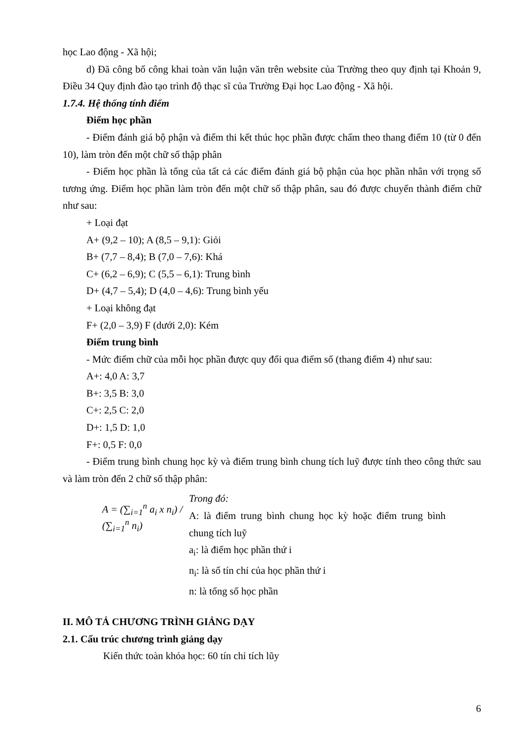học Lao động - Xã hội;
d) Đã công bố công khai toàn văn luận văn trên website của Trường theo quy định tại Khoản 9, Điều 34 Quy định đào tạo trình độ thạc sĩ của Trường Đại học Lao động - Xã hội.
1.7.4. Hệ thống tính điểm
Điểm học phần
- Điểm đánh giá bộ phận và điểm thi kết thúc học phần được chấm theo thang điểm 10 (từ 0 đến 10), làm tròn đến một chữ số thập phân
- Điểm học phần là tổng của tất cả các điểm đánh giá bộ phận của học phần nhân với trọng số tương ứng. Điểm học phần làm tròn đến một chữ số thập phân, sau đó được chuyển thành điểm chữ như sau:
+ Loại đạt
A+ (9,2 – 10); A (8,5 – 9,1): Giỏi
B+ (7,7 – 8,4); B (7,0 – 7,6): Khá
C+ (6,2 – 6,9); C (5,5 – 6,1): Trung bình
D+ (4,7 – 5,4); D (4,0 – 4,6): Trung bình yếu
+ Loại không đạt
F+ (2,0 – 3,9) F (dưới 2,0): Kém
Điểm trung bình
- Mức điểm chữ của mỗi học phần được quy đổi qua điểm số (thang điểm 4) như sau:
A+: 4,0 A: 3,7
B+: 3,5 B: 3,0
C+: 2,5 C: 2,0
D+: 1,5 D: 1,0
F+: 0,5 F: 0,0
- Điểm trung bình chung học kỳ và điểm trung bình chung tích luỹ được tính theo công thức sau và làm tròn đến 2 chữ số thập phân:
A = (∑<sub>i=1</sub><sup>n</sup> a<sub>i</sub> x n<sub>i</sub>) / (∑<sub>i=1</sub><sup>n</sup> n<sub>i</sub>)
Trong đó:
A: là điểm trung bình chung học kỳ hoặc điểm trung bình chung tích luỹ
a<sub>i</sub>: là điểm học phần thứ i
n<sub>i</sub>: là số tín chỉ của học phần thứ i
n: là tổng số học phần
II. MÔ TẢ CHƯƠNG TRÌNH GIẢNG DẠY
2.1. Cấu trúc chương trình giảng dạy
Kiến thức toàn khóa học: 60 tín chỉ tích lũy
6